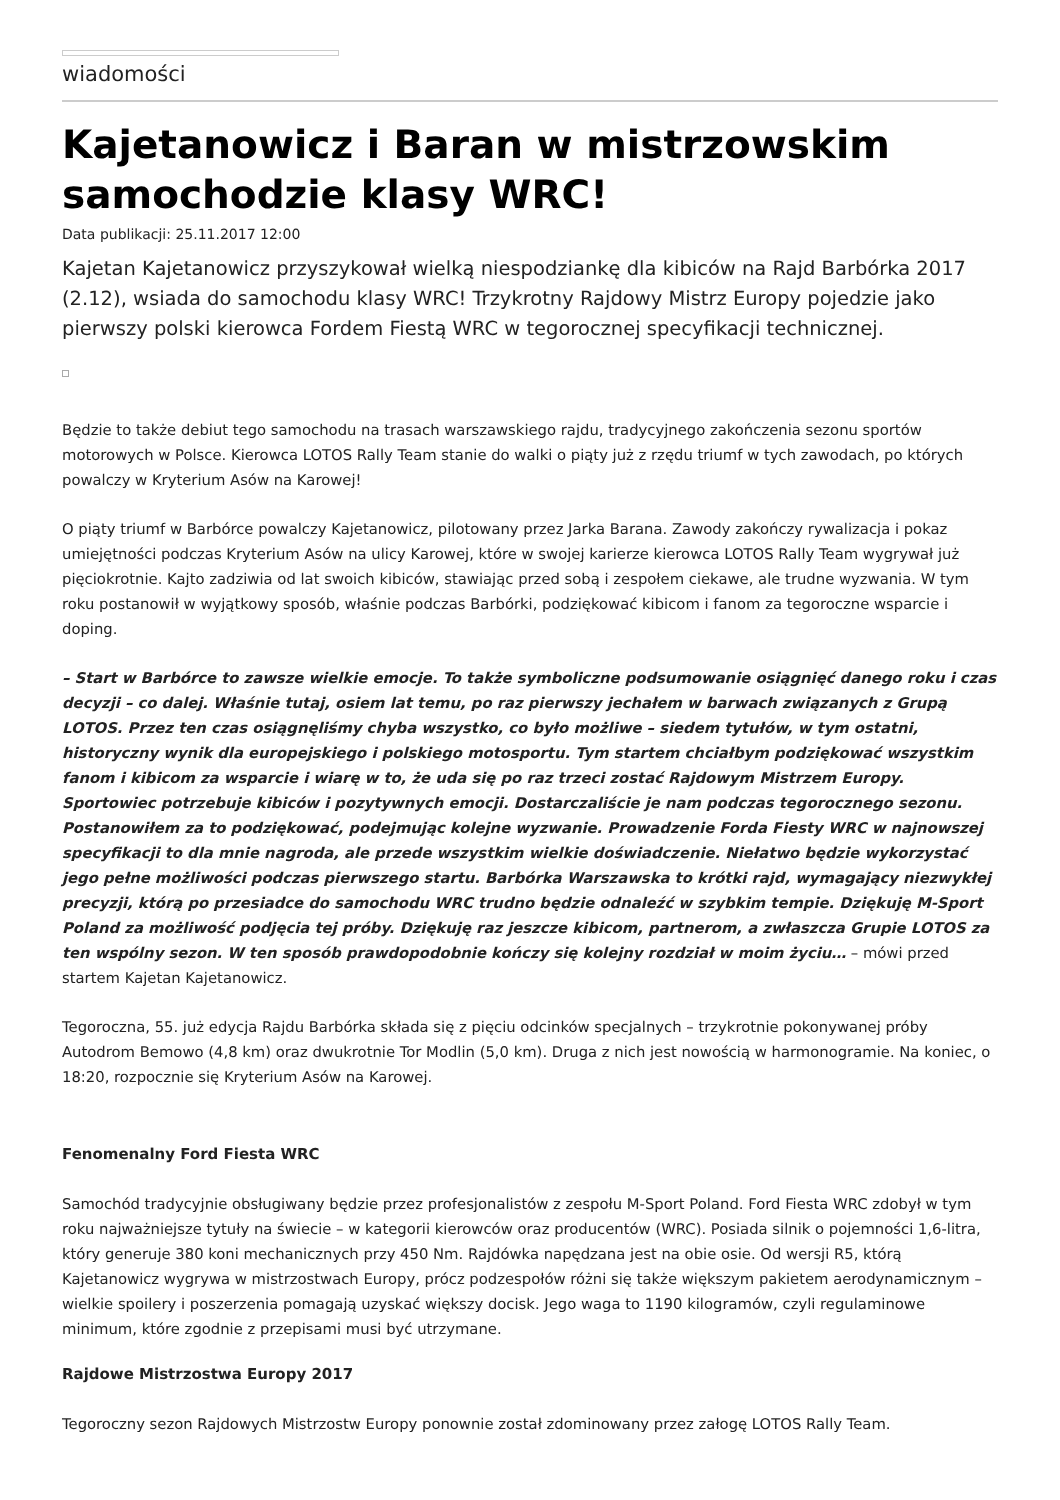wiadomości
Kajetanowicz i Baran w mistrzowskim samochodzie klasy WRC!
Data publikacji: 25.11.2017 12:00
Kajetan Kajetanowicz przyszykował wielką niespodziankę dla kibiców na Rajd Barbórka 2017 (2.12), wsiada do samochodu klasy WRC! Trzykrotny Rajdowy Mistrz Europy pojedzie jako pierwszy polski kierowca Fordem Fiestą WRC w tegorocznej specyfikacji technicznej.
Będzie to także debiut tego samochodu na trasach warszawskiego rajdu, tradycyjnego zakończenia sezonu sportów motorowych w Polsce. Kierowca LOTOS Rally Team stanie do walki o piąty już z rzędu triumf w tych zawodach, po których powalczy w Kryterium Asów na Karowej!
O piąty triumf w Barbórce powalczy Kajetanowicz, pilotowany przez Jarka Barana. Zawody zakończy rywalizacja i pokaz umiejętności podczas Kryterium Asów na ulicy Karowej, które w swojej karierze kierowca LOTOS Rally Team wygrywał już pięciokrotnie. Kajto zadziwia od lat swoich kibiców, stawiając przed sobą i zespołem ciekawe, ale trudne wyzwania. W tym roku postanowił w wyjątkowy sposób, właśnie podczas Barbórki, podziękować kibicom i fanom za tegoroczne wsparcie i doping.
– Start w Barbórce to zawsze wielkie emocje. To także symboliczne podsumowanie osiągnięć danego roku i czas decyzji – co dalej. Właśnie tutaj, osiem lat temu, po raz pierwszy jechałem w barwach związanych z Grupą LOTOS. Przez ten czas osiągnęliśmy chyba wszystko, co było możliwe – siedem tytułów, w tym ostatni, historyczny wynik dla europejskiego i polskiego motosportu. Tym startem chciałbym podziękować wszystkim fanom i kibicom za wsparcie i wiarę w to, że uda się po raz trzeci zostać Rajdowym Mistrzem Europy. Sportowiec potrzebuje kibiców i pozytywnych emocji. Dostarczaliście je nam podczas tegorocznego sezonu. Postanowiłem za to podziękować, podejmując kolejne wyzwanie. Prowadzenie Forda Fiesty WRC w najnowszej specyfikacji to dla mnie nagroda, ale przede wszystkim wielkie doświadczenie. Niełatwo będzie wykorzystać jego pełne możliwości podczas pierwszego startu. Barbórka Warszawska to krótki rajd, wymagający niezwykłej precyzji, którą po przesiadce do samochodu WRC trudno będzie odnaleźć w szybkim tempie. Dziękuję M-Sport Poland za możliwość podjęcia tej próby. Dziękuję raz jeszcze kibicom, partnerom, a zwłaszcza Grupie LOTOS za ten wspólny sezon. W ten sposób prawdopodobnie kończy się kolejny rozdział w moim życiu… – mówi przed startem Kajetan Kajetanowicz.
Tegoroczna, 55. już edycja Rajdu Barbórka składa się z pięciu odcinków specjalnych – trzykrotnie pokonywanej próby Autodrom Bemowo (4,8 km) oraz dwukrotnie Tor Modlin (5,0 km). Druga z nich jest nowością w harmonogramie. Na koniec, o 18:20, rozpocznie się Kryterium Asów na Karowej.
Fenomenalny Ford Fiesta WRC
Samochód tradycyjnie obsługiwany będzie przez profesjonalistów z zespołu M-Sport Poland. Ford Fiesta WRC zdobył w tym roku najważniejsze tytuły na świecie – w kategorii kierowców oraz producentów (WRC). Posiada silnik o pojemności 1,6-litra, który generuje 380 koni mechanicznych przy 450 Nm. Rajdówka napędzana jest na obie osie. Od wersji R5, którą Kajetanowicz wygrywa w mistrzostwach Europy, prócz podzespołów różni się także większym pakietem aerodynamicznym – wielkie spoilery i poszerzenia pomagają uzyskać większy docisk. Jego waga to 1190 kilogramów, czyli regulaminowe minimum, które zgodnie z przepisami musi być utrzymane.
Rajdowe Mistrzostwa Europy 2017
Tegoroczny sezon Rajdowych Mistrzostw Europy ponownie został zdominowany przez załogę LOTOS Rally Team.